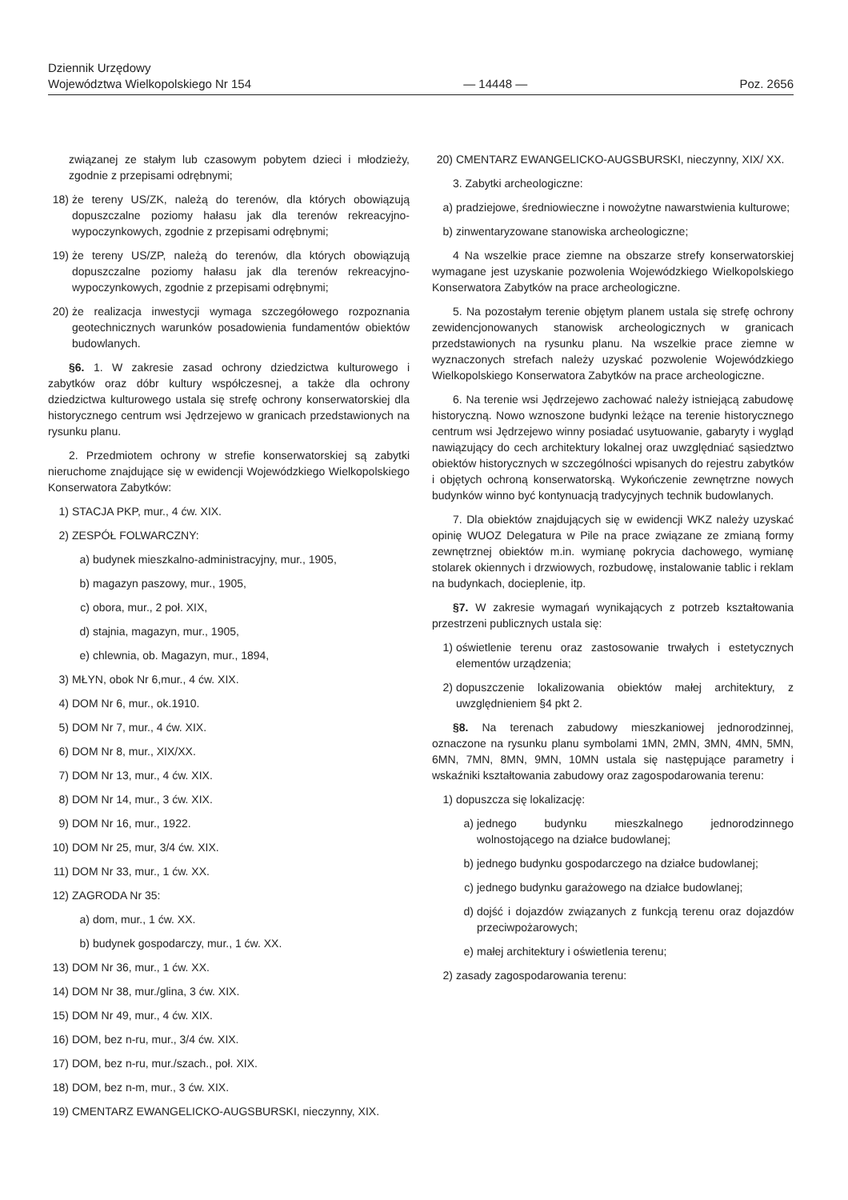Dziennik Urzędowy
Województwa Wielkopolskiego Nr 154
— 14448 —
Poz. 2656
związanej ze stałym lub czasowym pobytem dzieci i młodzieży, zgodnie z przepisami odrębnymi;
18) że tereny US/ZK, należą do terenów, dla których obowiązują dopuszczalne poziomy hałasu jak dla terenów rekreacyjno-wypoczynkowych, zgodnie z przepisami odrębnymi;
19) że tereny US/ZP, należą do terenów, dla których obowiązują dopuszczalne poziomy hałasu jak dla terenów rekreacyjno-wypoczynkowych, zgodnie z przepisami odrębnymi;
20) że realizacja inwestycji wymaga szczegółowego rozpoznania geotechnicznych warunków posadowienia fundamentów obiektów budowlanych.
§6. 1. W zakresie zasad ochrony dziedzictwa kulturowego i zabytków oraz dóbr kultury współczesnej, a także dla ochrony dziedzictwa kulturowego ustala się strefę ochrony konserwatorskiej dla historycznego centrum wsi Jędrzejewo w granicach przedstawionych na rysunku planu.
2. Przedmiotem ochrony w strefie konserwatorskiej są zabytki nieruchome znajdujące się w ewidencji Wojewódzkiego Wielkopolskiego Konserwatora Zabytków:
1) STACJA PKP, mur., 4 ćw. XIX.
2) ZESPÓŁ FOLWARCZNY:
a) budynek mieszkalno-administracyjny, mur., 1905,
b) magazyn paszowy, mur., 1905,
c) obora, mur., 2 poł. XIX,
d) stajnia, magazyn, mur., 1905,
e) chlewnia, ob. Magazyn, mur., 1894,
3) MŁYN, obok Nr 6,mur., 4 ćw. XIX.
4) DOM Nr 6, mur., ok.1910.
5) DOM Nr 7, mur., 4 ćw. XIX.
6) DOM Nr 8, mur., XIX/XX.
7) DOM Nr 13, mur., 4 ćw. XIX.
8) DOM Nr 14, mur., 3 ćw. XIX.
9) DOM Nr 16, mur., 1922.
10) DOM Nr 25, mur, 3/4 ćw. XIX.
11) DOM Nr 33, mur., 1 ćw. XX.
12) ZAGRODA Nr 35:
a) dom, mur., 1 ćw. XX.
b) budynek gospodarczy, mur., 1 ćw. XX.
13) DOM Nr 36, mur., 1 ćw. XX.
14) DOM Nr 38, mur./glina, 3 ćw. XIX.
15) DOM Nr 49, mur., 4 ćw. XIX.
16) DOM, bez n-ru, mur., 3/4 ćw. XIX.
17) DOM, bez n-ru, mur./szach., poł. XIX.
18) DOM, bez n-m, mur., 3 ćw. XIX.
19) CMENTARZ EWANGELICKO-AUGSBURSKI, nieczynny, XIX.
20) CMENTARZ EWANGELICKO-AUGSBURSKI, nieczynny, XIX/ XX.
3. Zabytki archeologiczne:
a) pradziejowe, średniowieczne i nowożytne nawarstwienia kulturowe;
b) zinwentaryzowane stanowiska archeologiczne;
4 Na wszelkie prace ziemne na obszarze strefy konserwatorskiej wymagane jest uzyskanie pozwolenia Wojewódzkiego Wielkopolskiego Konserwatora Zabytków na prace archeologiczne.
5. Na pozostałym terenie objętym planem ustala się strefę ochrony zewidencjonowanych stanowisk archeologicznych w granicach przedstawionych na rysunku planu. Na wszelkie prace ziemne w wyznaczonych strefach należy uzyskać pozwolenie Wojewódzkiego Wielkopolskiego Konserwatora Zabytków na prace archeologiczne.
6. Na terenie wsi Jędrzejewo zachować należy istniejącą zabudowę historyczną. Nowo wznoszone budynki leżące na terenie historycznego centrum wsi Jędrzejewo winny posiadać usytuowanie, gabaryty i wygląd nawiązujący do cech architektury lokalnej oraz uwzględniać sąsiedztwo obiektów historycznych w szczególności wpisanych do rejestru zabytków i objętych ochroną konserwatorską. Wykończenie zewnętrzne nowych budynków winno być kontynuacją tradycyjnych technik budowlanych.
7. Dla obiektów znajdujących się w ewidencji WKZ należy uzyskać opinię WUOZ Delegatura w Pile na prace związane ze zmianą formy zewnętrznej obiektów m.in. wymianę pokrycia dachowego, wymianę stolarek okiennych i drzwiowych, rozbudowę, instalowanie tablic i reklam na budynkach, docieplenie, itp.
§7. W zakresie wymagań wynikających z potrzeb kształtowania przestrzeni publicznych ustala się:
1) oświetlenie terenu oraz zastosowanie trwałych i estetycznych elementów urządzenia;
2) dopuszczenie lokalizowania obiektów małej architektury, z uwzględnieniem §4 pkt 2.
§8. Na terenach zabudowy mieszkaniowej jednorodzinnej, oznaczone na rysunku planu symbolami 1MN, 2MN, 3MN, 4MN, 5MN, 6MN, 7MN, 8MN, 9MN, 10MN ustala się następujące parametry i wskaźniki kształtowania zabudowy oraz zagospodarowania terenu:
1) dopuszcza się lokalizację:
a) jednego budynku mieszkalnego jednorodzinnego wolnostojącego na działce budowlanej;
b) jednego budynku gospodarczego na działce budowlanej;
c) jednego budynku garażowego na działce budowlanej;
d) dojść i dojazdów związanych z funkcją terenu oraz dojazdów przeciwpożarowych;
e) małej architektury i oświetlenia terenu;
2) zasady zagospodarowania terenu: